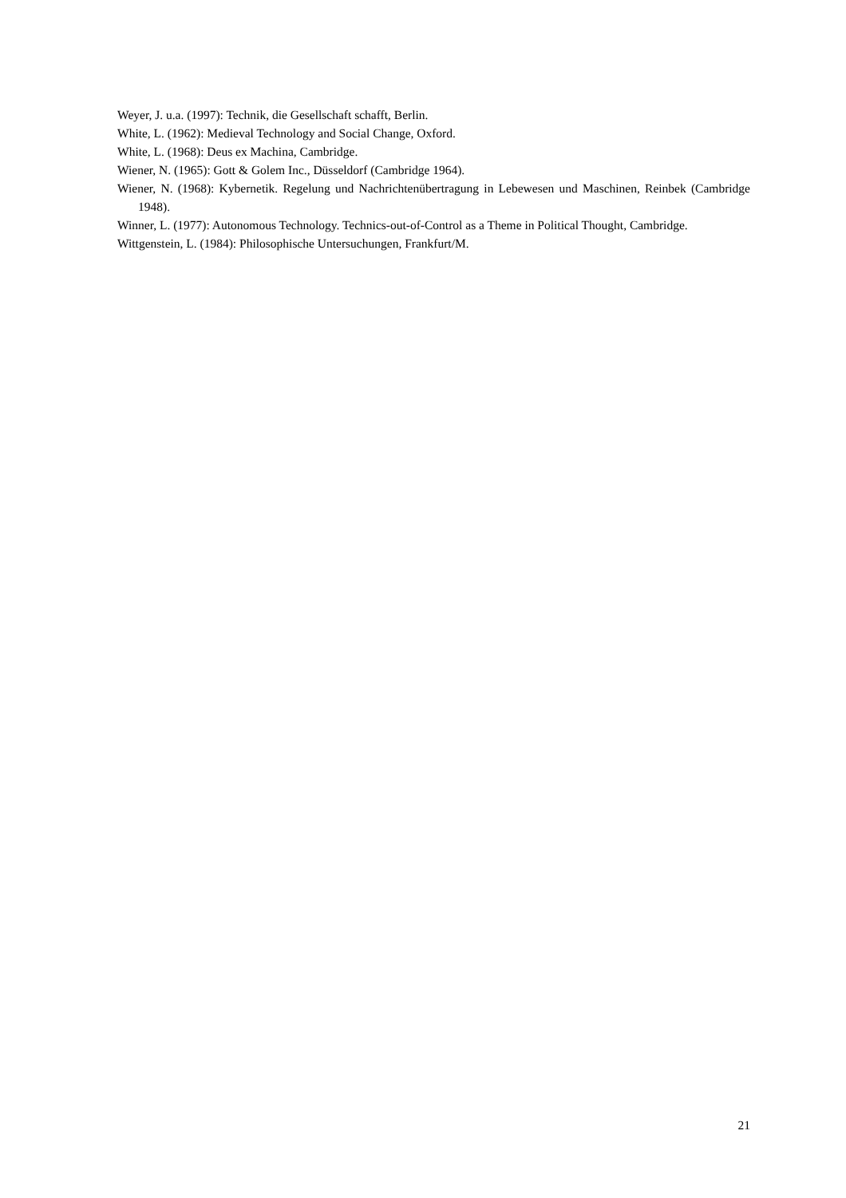Weyer, J. u.a. (1997): Technik, die Gesellschaft schafft, Berlin.
White, L. (1962): Medieval Technology and Social Change, Oxford.
White, L. (1968): Deus ex Machina, Cambridge.
Wiener, N. (1965): Gott & Golem Inc., Düsseldorf (Cambridge 1964).
Wiener, N. (1968): Kybernetik. Regelung und Nachrichtenübertragung in Lebewesen und Maschinen, Reinbek (Cambridge 1948).
Winner, L. (1977): Autonomous Technology. Technics-out-of-Control as a Theme in Political Thought, Cambridge.
Wittgenstein, L. (1984): Philosophische Untersuchungen, Frankfurt/M.
21